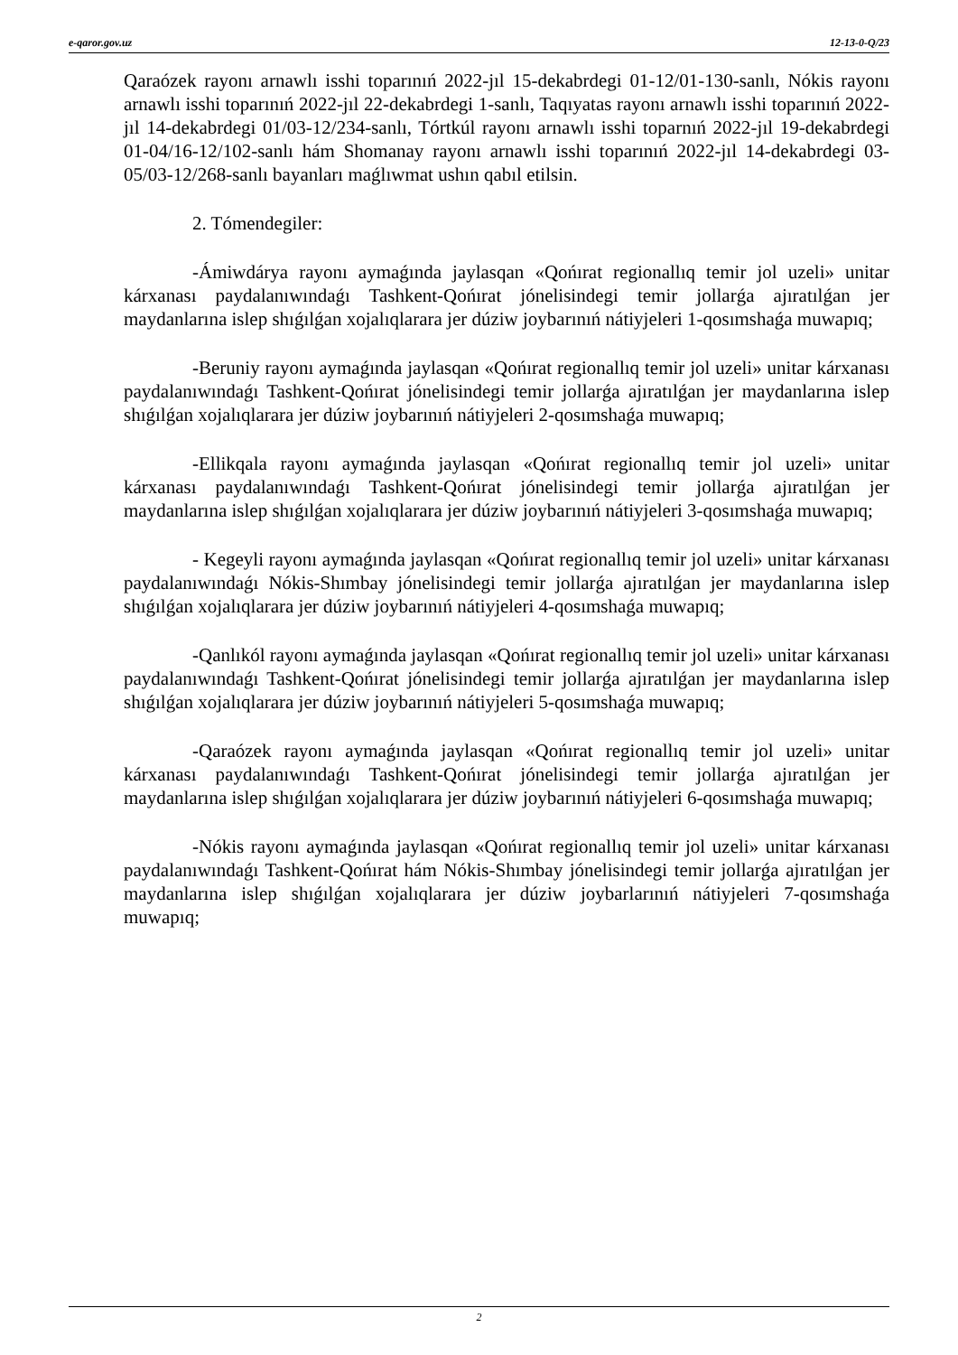e-qaror.gov.uz 12-13-0-Q/23
Qaraózek rayonı arnawlı isshi toparınıń 2022-jıl 15-dekabrdegi 01-12/01-130-sanlı, Nókis rayonı arnawlı isshi toparınıń 2022-jıl 22-dekabrdegi 1-sanlı, Taqıyatas rayonı arnawlı isshi toparınıń 2022-jıl 14-dekabrdegi 01/03-12/234-sanlı, Tórtkúl rayonı arnawlı isshi toparnıń 2022-jıl 19-dekabrdegi 01-04/16-12/102-sanlı hám Shomanay rayonı arnawlı isshi toparınıń 2022-jıl 14-dekabrdegi 03-05/03-12/268-sanlı bayanları maǵlıwmat ushın qabıl etilsin.
2. Tómendegiler:
-Ámiwdárya rayonı aymaǵında jaylasqan «Qońırat regionallıq temir jol uzeli» unitar kárxanası paydalanıwındaǵı Tashkent-Qońırat jónelisindegi temir jollarǵa ajıratılǵan jer maydanlarına islep shıǵılǵan xojalıqlarara jer dúziw joybarınıń nátiyjeleri 1-qosımshaǵa muwapıq;
-Beruniy rayonı aymaǵında jaylasqan «Qońırat regionallıq temir jol uzeli» unitar kárxanası paydalanıwındaǵı Tashkent-Qońırat jónelisindegi temir jollarǵa ajıratılǵan jer maydanlarına islep shıǵılǵan xojalıqlarara jer dúziw joybarınıń nátiyjeleri 2-qosımshaǵa muwapıq;
-Ellikqala rayonı aymaǵında jaylasqan «Qońırat regionallıq temir jol uzeli» unitar kárxanası paydalanıwındaǵı Tashkent-Qońırat jónelisindegi temir jollarǵa ajıratılǵan jer maydanlarına islep shıǵılǵan xojalıqlarara jer dúziw joybarınıń nátiyjeleri 3-qosımshaǵa muwapıq;
- Kegeyli rayonı aymaǵında jaylasqan «Qońırat regionallıq temir jol uzeli» unitar kárxanası paydalanıwındaǵı Nókis-Shımbay jónelisindegi temir jollarǵa ajıratılǵan jer maydanlarına islep shıǵılǵan xojalıqlarara jer dúziw joybarınıń nátiyjeleri 4-qosımshaǵa muwapıq;
-Qanlıkól rayonı aymaǵında jaylasqan «Qońırat regionallıq temir jol uzeli» unitar kárxanası paydalanıwındaǵı Tashkent-Qońırat jónelisindegi temir jollarǵa ajıratılǵan jer maydanlarına islep shıǵılǵan xojalıqlarara jer dúziw joybarınıń nátiyjeleri 5-qosımshaǵa muwapıq;
-Qaraózek rayonı aymaǵında jaylasqan «Qońırat regionallıq temir jol uzeli» unitar kárxanası paydalanıwındaǵı Tashkent-Qońırat jónelisindegi temir jollarǵa ajıratılǵan jer maydanlarına islep shıǵılǵan xojalıqlarara jer dúziw joybarınıń nátiyjeleri 6-qosımshaǵa muwapıq;
-Nókis rayonı aymaǵında jaylasqan «Qońırat regionallıq temir jol uzeli» unitar kárxanası paydalanıwındaǵı Tashkent-Qońırat hám Nókis-Shımbay jónelisindegi temir jollarǵa ajıratılǵan jer maydanlarına islep shıǵılǵan xojalıqlarara jer dúziw joybarlarınıń nátiyjeleri 7-qosımshaǵa muwapıq;
2